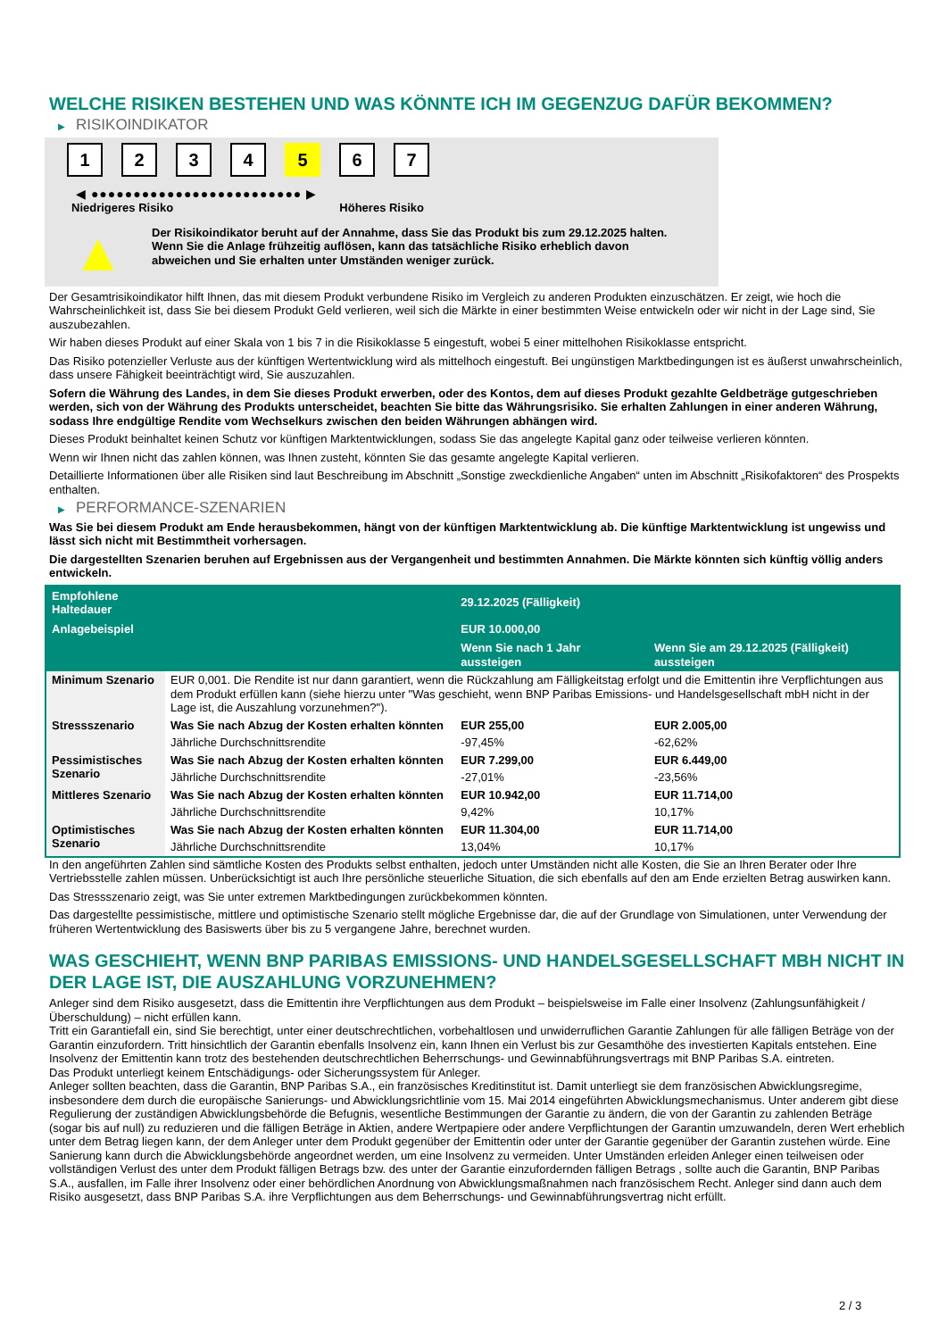WELCHE RISIKEN BESTEHEN UND WAS KÖNNTE ICH IM GEGENZUG DAFÜR BEKOMMEN?
▶ RISIKOINDIKATOR
1 2 3 4 5 6 7
◀ ●●●●●●●●●●●●●●●●●●●●●●●●● ▶
Niedrigeres Risiko Höheres Risiko
▲
Der Risikoindikator beruht auf der Annahme, dass Sie das Produkt bis zum 29.12.2025 halten.
Wenn Sie die Anlage frühzeitig auflösen, kann das tatsächliche Risiko erheblich davon abweichen und Sie erhalten unter Umständen weniger zurück.
Der Gesamtrisikoindikator hilft Ihnen, das mit diesem Produkt verbundene Risiko im Vergleich zu anderen Produkten einzuschätzen. Er zeigt, wie hoch die Wahrscheinlichkeit ist, dass Sie bei diesem Produkt Geld verlieren, weil sich die Märkte in einer bestimmten Weise entwickeln oder wir nicht in der Lage sind, Sie auszubezahlen.
Wir haben dieses Produkt auf einer Skala von 1 bis 7 in die Risikoklasse 5 eingestuft, wobei 5 einer mittelhohen Risikoklasse entspricht.
Das Risiko potenzieller Verluste aus der künftigen Wertentwicklung wird als mittelhoch eingestuft. Bei ungünstigen Marktbedingungen ist es äußerst unwahrscheinlich, dass unsere Fähigkeit beeinträchtigt wird, Sie auszuzahlen.
Sofern die Währung des Landes, in dem Sie dieses Produkt erwerben, oder des Kontos, dem auf dieses Produkt gezahlte Geldbeträge gutgeschrieben werden, sich von der Währung des Produkts unterscheidet, beachten Sie bitte das Währungsrisiko. Sie erhalten Zahlungen in einer anderen Währung, sodass Ihre endgültige Rendite vom Wechselkurs zwischen den beiden Währungen abhängen wird.
Dieses Produkt beinhaltet keinen Schutz vor künftigen Marktentwicklungen, sodass Sie das angelegte Kapital ganz oder teilweise verlieren könnten.
Wenn wir Ihnen nicht das zahlen können, was Ihnen zusteht, könnten Sie das gesamte angelegte Kapital verlieren.
Detaillierte Informationen über alle Risiken sind laut Beschreibung im Abschnitt „Sonstige zweckdienliche Angaben“ unten im Abschnitt „Risikofaktoren“ des Prospekts enthalten.
▶ PERFORMANCE-SZENARIEN
Was Sie bei diesem Produkt am Ende herausbekommen, hängt von der künftigen Marktentwicklung ab. Die künftige Marktentwicklung ist ungewiss und lässt sich nicht mit Bestimmtheit vorhersagen.
Die dargestellten Szenarien beruhen auf Ergebnissen aus der Vergangenheit und bestimmten Annahmen. Die Märkte könnten sich künftig völlig anders entwickeln.
| Empfohlene Haltedauer | | 29.12.2025 (Fälligkeit) | |
| --- | --- | --- | --- |
| Anlagebeispiel | | EUR 10.000,00 | |
| | | Wenn Sie nach 1 Jahr aussteigen | Wenn Sie am 29.12.2025 (Fälligkeit) aussteigen |
| Minimum Szenario | EUR 0,001. Die Rendite ist nur dann garantiert, wenn die Rückzahlung am Fälligkeitstag erfolgt und die Emittentin ihre Verpflichtungen aus dem Produkt erfüllen kann (siehe hierzu unter "Was geschieht, wenn BNP Paribas Emissions- und Handelsgesellschaft mbH nicht in der Lage ist, die Auszahlung vorzunehmen?"). | | |
| Stressszenario | Was Sie nach Abzug der Kosten erhalten könnten | EUR 255,00 | EUR 2.005,00 |
| | Jährliche Durchschnittsrendite | -97,45% | -62,62% |
| Pessimistisches Szenario | Was Sie nach Abzug der Kosten erhalten könnten | EUR 7.299,00 | EUR 6.449,00 |
| | Jährliche Durchschnittsrendite | -27,01% | -23,56% |
| Mittleres Szenario | Was Sie nach Abzug der Kosten erhalten könnten | EUR 10.942,00 | EUR 11.714,00 |
| | Jährliche Durchschnittsrendite | 9,42% | 10,17% |
| Optimistisches Szenario | Was Sie nach Abzug der Kosten erhalten könnten | EUR 11.304,00 | EUR 11.714,00 |
| | Jährliche Durchschnittsrendite | 13,04% | 10,17% |
In den angeführten Zahlen sind sämtliche Kosten des Produkts selbst enthalten, jedoch unter Umständen nicht alle Kosten, die Sie an Ihren Berater oder Ihre Vertriebsstelle zahlen müssen. Unberücksichtigt ist auch Ihre persönliche steuerliche Situation, die sich ebenfalls auf den am Ende erzielten Betrag auswirken kann.
Das Stressszenario zeigt, was Sie unter extremen Marktbedingungen zurückbekommen könnten.
Das dargestellte pessimistische, mittlere und optimistische Szenario stellt mögliche Ergebnisse dar, die auf der Grundlage von Simulationen, unter Verwendung der früheren Wertentwicklung des Basiswerts über bis zu 5 vergangene Jahre, berechnet wurden.
WAS GESCHIEHT, WENN BNP PARIBAS EMISSIONS- UND HANDELSGESELLSCHAFT MBH NICHT IN DER LAGE IST, DIE AUSZAHLUNG VORZUNEHMEN?
Anleger sind dem Risiko ausgesetzt, dass die Emittentin ihre Verpflichtungen aus dem Produkt – beispielsweise im Falle einer Insolvenz (Zahlungsunfähigkeit / Überschuldung) – nicht erfüllen kann.
Tritt ein Garantiefall ein, sind Sie berechtigt, unter einer deutschrechtlichen, vorbehaltlosen und unwiderruflichen Garantie Zahlungen für alle fälligen Beträge von der Garantin einzufordern. Tritt hinsichtlich der Garantin ebenfalls Insolvenz ein, kann Ihnen ein Verlust bis zur Gesamthöhe des investierten Kapitals entstehen. Eine Insolvenz der Emittentin kann trotz des bestehenden deutschrechtlichen Beherrschungs- und Gewinnabführungsvertrags mit BNP Paribas S.A. eintreten.
Das Produkt unterliegt keinem Entschädigungs- oder Sicherungssystem für Anleger.
Anleger sollten beachten, dass die Garantin, BNP Paribas S.A., ein französisches Kreditinstitut ist. Damit unterliegt sie dem französischen Abwicklungsregime, insbesondere dem durch die europäische Sanierungs- und Abwicklungsrichtlinie vom 15. Mai 2014 eingeführten Abwicklungsmechanismus. Unter anderem gibt diese Regulierung der zuständigen Abwicklungsbehörde die Befugnis, wesentliche Bestimmungen der Garantie zu ändern, die von der Garantin zu zahlenden Beträge (sogar bis auf null) zu reduzieren und die fälligen Beträge in Aktien, andere Wertpapiere oder andere Verpflichtungen der Garantin umzuwandeln, deren Wert erheblich unter dem Betrag liegen kann, der dem Anleger unter dem Produkt gegenüber der Emittentin oder unter der Garantie gegenüber der Garantin zustehen würde. Eine Sanierung kann durch die Abwicklungsbehörde angeordnet werden, um eine Insolvenz zu vermeiden. Unter Umständen erleiden Anleger einen teilweisen oder vollständigen Verlust des unter dem Produkt fälligen Betrags bzw. des unter der Garantie einzufordernden fälligen Betrags , sollte auch die Garantin, BNP Paribas S.A., ausfallen, im Falle ihrer Insolvenz oder einer behördlichen Anordnung von Abwicklungsmaßnahmen nach französischem Recht. Anleger sind dann auch dem Risiko ausgesetzt, dass BNP Paribas S.A. ihre Verpflichtungen aus dem Beherrschungs- und Gewinnabführungsvertrag nicht erfüllt.
2 / 3